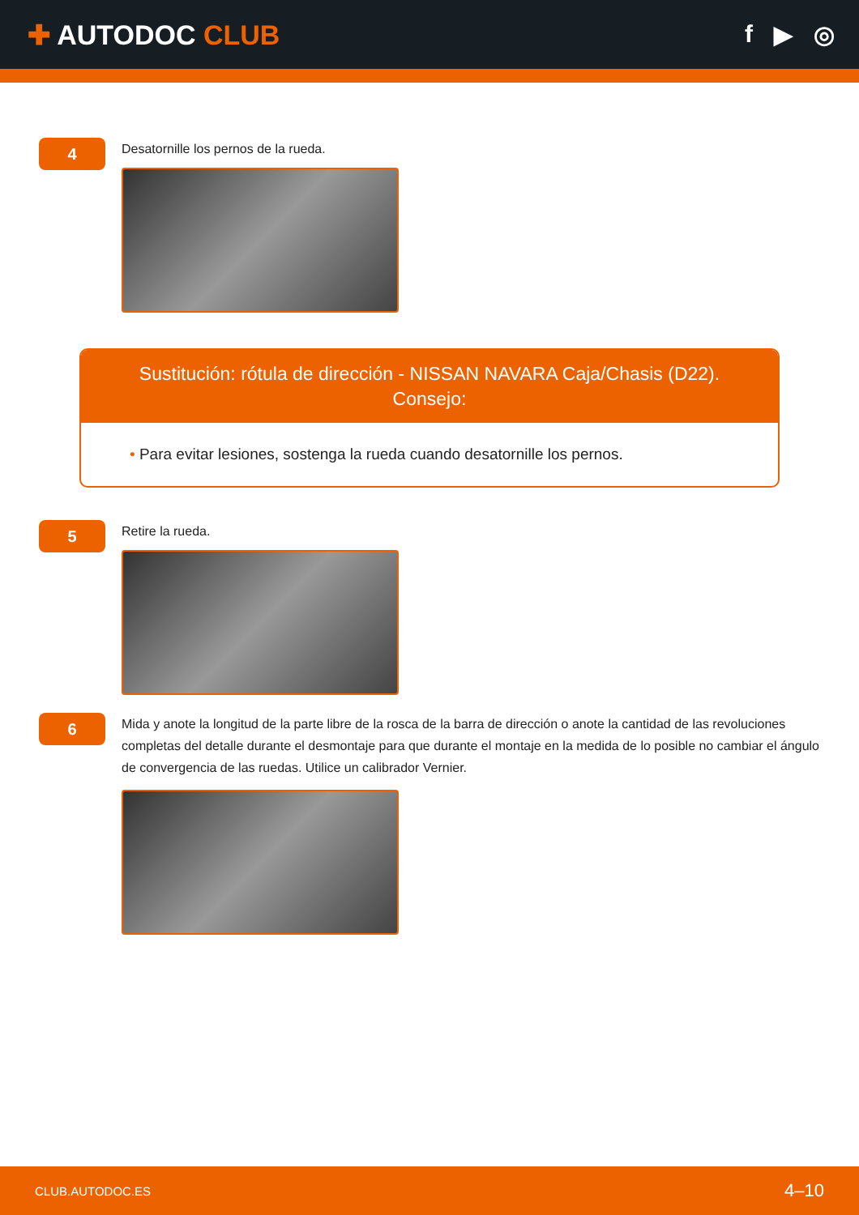✚ AUTODOC CLUB f ▶ ◎
4
Desatornille los pernos de la rueda.
Sustitución: rótula de dirección - NISSAN NAVARA Caja/Chasis (D22).
Consejo:
• Para evitar lesiones, sostenga la rueda cuando desatornille los pernos.
5
Retire la rueda.
6
Mida y anote la longitud de la parte libre de la rosca de la barra de dirección o anote la cantidad de las revoluciones completas del detalle durante el desmontaje para que durante el montaje en la medida de lo posible no cambiar el ángulo de convergencia de las ruedas. Utilice un calibrador Vernier.
CLUB.AUTODOC.ES 4–10